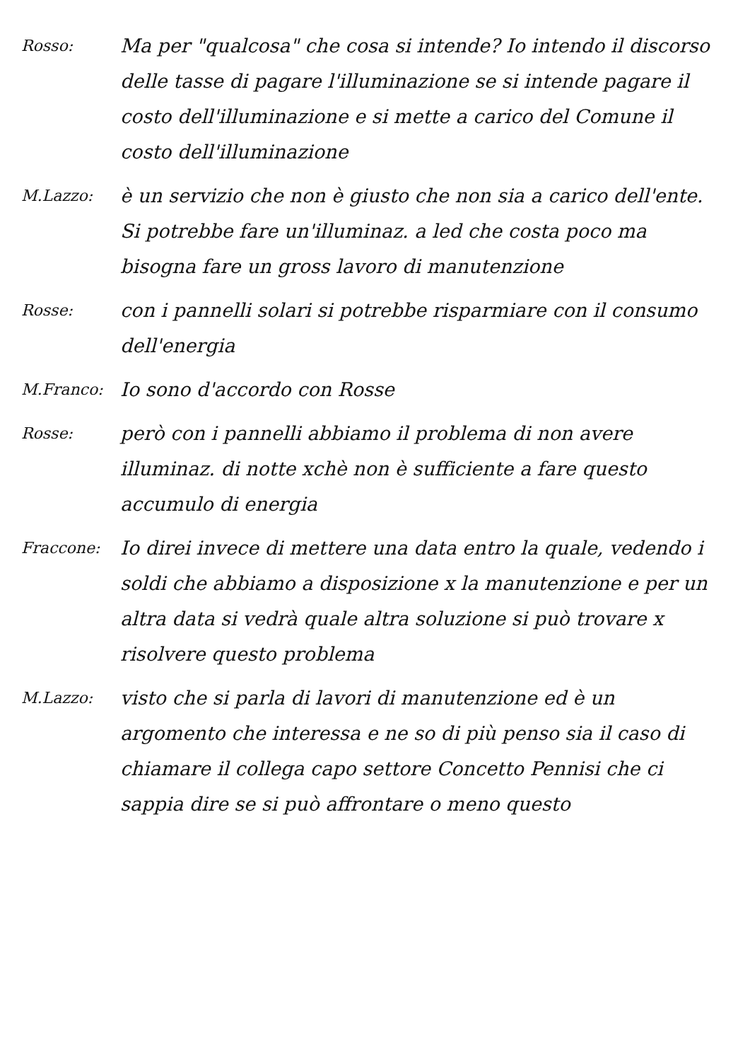Rosso:
Ma per "qualcosa" che cosa si intende? Io intendo il discorso delle tasse di pagare l'illuminazione se si intende pagare il costo dell'illuminazione e si mette a carico del Comune il costo dell'illuminazione
M.Lazzo:
è un servizio che non è giusto che non sia a carico dell'ente. Si potrebbe fare un'illuminaz. a led che costa poco ma bisogna fare un gross lavoro di manutenzione
Rosse:
con i pannelli solari si potrebbe risparmiare con il consumo dell'energia
M.Franco:
Io sono d'accordo con Rosse
Rosse:
però con i pannelli abbiamo il problema di non avere illuminaz. di notte xchè non è sufficiente a fare questo accumulo di energia
Fraccone:
Io direi invece di mettere una data entro la quale, vedendo i soldi che abbiamo a disposizione x la manutenzione e per un altra data si vedrà quale altra soluzione si può trovare x risolvere questo problema
M.Lazzo:
visto che si parla di lavori di manutenzione ed è un argomento che interessa e ne so di più penso sia il caso di chiamare il collega capo settore Concetto Pennisi che ci sappia dire se si può affrontare o meno questo